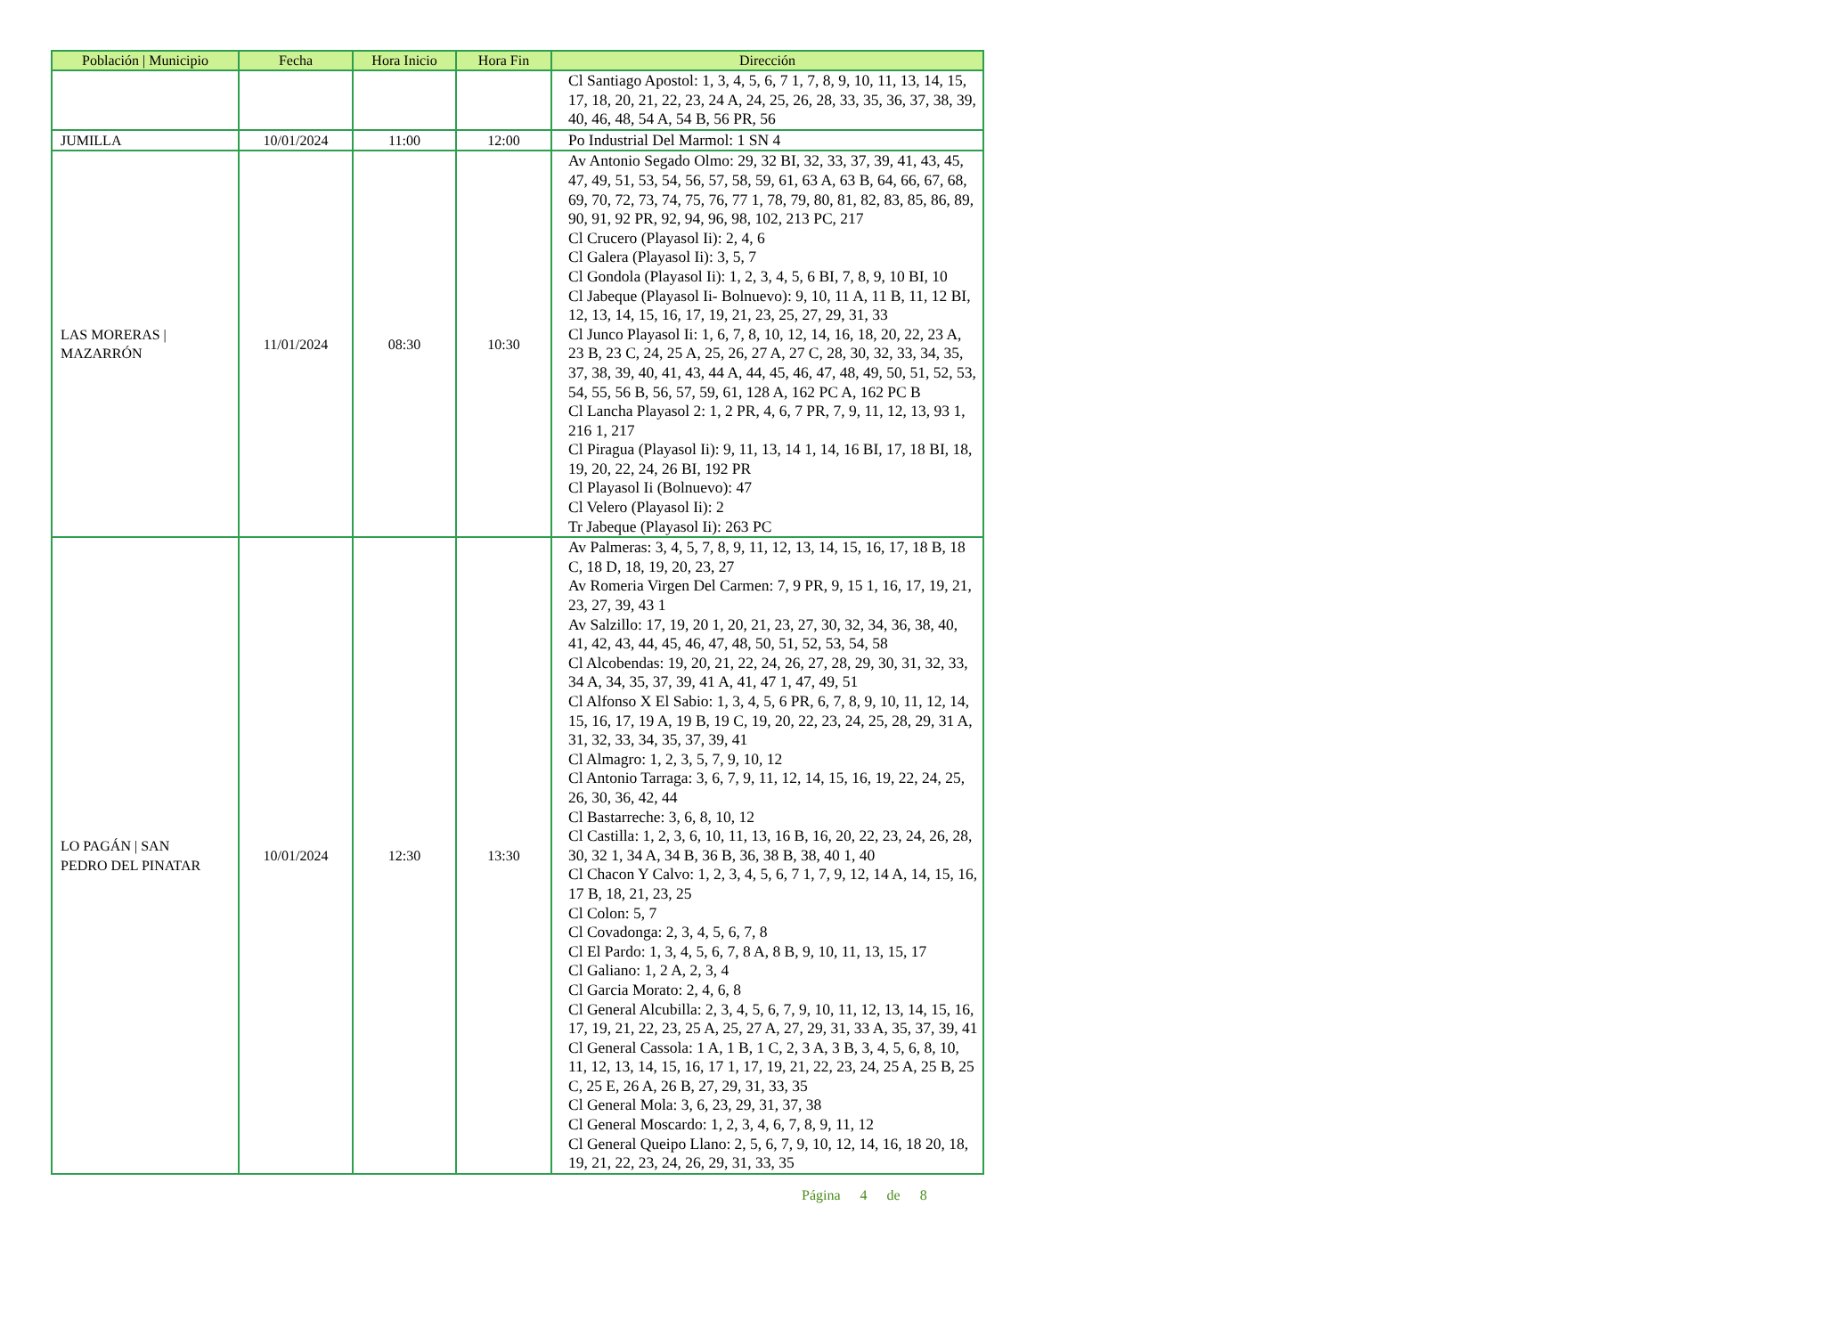| Población / Municipio | Fecha | Hora Inicio | Hora Fin | Dirección |
| --- | --- | --- | --- | --- |
| | | | | Cl Santiago Apostol: 1, 3, 4, 5, 6, 7 1, 7, 8, 9, 10, 11, 13, 14, 15, 17, 18, 20, 21, 22, 23, 24 A, 24, 25, 26, 28, 33, 35, 36, 37, 38, 39, 40, 46, 48, 54 A, 54 B, 56 PR, 56 |
| JUMILLA | 10/01/2024 | 11:00 | 12:00 | Po Industrial Del Marmol: 1 SN 4 |
| LAS MORERAS / MAZARRÓN | 11/01/2024 | 08:30 | 10:30 | Av Antonio Segado Olmo: 29, 32 BI, 32, 33, 37, 39, 41, 43, 45, 47, 49, 51, 53, 54, 56, 57, 58, 59, 61, 63 A, 63 B, 64, 66, 67, 68, 69, 70, 72, 73, 74, 75, 76, 77 1, 78, 79, 80, 81, 82, 83, 85, 86, 89, 90, 91, 92 PR, 92, 94, 96, 98, 102, 213 PC, 217 Cl Crucero (Playasol Ii): 2, 4, 6 Cl Galera (Playasol Ii): 3, 5, 7 Cl Gondola (Playasol Ii): 1, 2, 3, 4, 5, 6 BI, 7, 8, 9, 10 BI, 10 Cl Jabeque (Playasol Ii- Bolnuevo): 9, 10, 11 A, 11 B, 11, 12 BI, 12, 13, 14, 15, 16, 17, 19, 21, 23, 25, 27, 29, 31, 33 Cl Junco Playasol Ii: 1, 6, 7, 8, 10, 12, 14, 16, 18, 20, 22, 23 A, 23 B, 23 C, 24, 25 A, 25, 26, 27 A, 27 C, 28, 30, 32, 33, 34, 35, 37, 38, 39, 40, 41, 43, 44 A, 44, 45, 46, 47, 48, 49, 50, 51, 52, 53, 54, 55, 56 B, 56, 57, 59, 61, 128 A, 162 PC A, 162 PC B Cl Lancha Playasol 2: 1, 2 PR, 4, 6, 7 PR, 7, 9, 11, 12, 13, 93 1, 216 1, 217 Cl Piragua (Playasol Ii): 9, 11, 13, 14 1, 14, 16 BI, 17, 18 BI, 18, 19, 20, 22, 24, 26 BI, 192 PR Cl Playasol Ii (Bolnuevo): 47 Cl Velero (Playasol Ii): 2 Tr Jabeque (Playasol Ii): 263 PC |
| LO PAGÁN / SAN PEDRO DEL PINATAR | 10/01/2024 | 12:30 | 13:30 | Av Palmeras: 3, 4, 5, 7, 8, 9, 11, 12, 13, 14, 15, 16, 17, 18 B, 18 C, 18 D, 18, 19, 20, 23, 27 Av Romeria Virgen Del Carmen: 7, 9 PR, 9, 15 1, 16, 17, 19, 21, 23, 27, 39, 43 1 Av Salzillo: 17, 19, 20 1, 20, 21, 23, 27, 30, 32, 34, 36, 38, 40, 41, 42, 43, 44, 45, 46, 47, 48, 50, 51, 52, 53, 54, 58 Cl Alcobendas: 19, 20, 21, 22, 24, 26, 27, 28, 29, 30, 31, 32, 33, 34 A, 34, 35, 37, 39, 41 A, 41, 47 1, 47, 49, 51 Cl Alfonso X El Sabio: 1, 3, 4, 5, 6 PR, 6, 7, 8, 9, 10, 11, 12, 14, 15, 16, 17, 19 A, 19 B, 19 C, 19, 20, 22, 23, 24, 25, 28, 29, 31 A, 31, 32, 33, 34, 35, 37, 39, 41 Cl Almagro: 1, 2, 3, 5, 7, 9, 10, 12 Cl Antonio Tarraga: 3, 6, 7, 9, 11, 12, 14, 15, 16, 19, 22, 24, 25, 26, 30, 36, 42, 44 Cl Bastarreche: 3, 6, 8, 10, 12 Cl Castilla: 1, 2, 3, 6, 10, 11, 13, 16 B, 16, 20, 22, 23, 24, 26, 28, 30, 32 1, 34 A, 34 B, 36 B, 36, 38 B, 38, 40 1, 40 Cl Chacon Y Calvo: 1, 2, 3, 4, 5, 6, 7 1, 7, 9, 12, 14 A, 14, 15, 16, 17 B, 18, 21, 23, 25 Cl Colon: 5, 7 Cl Covadonga: 2, 3, 4, 5, 6, 7, 8 Cl El Pardo: 1, 3, 4, 5, 6, 7, 8 A, 8 B, 9, 10, 11, 13, 15, 17 Cl Galiano: 1, 2 A, 2, 3, 4 Cl Garcia Morato: 2, 4, 6, 8 Cl General Alcubilla: 2, 3, 4, 5, 6, 7, 9, 10, 11, 12, 13, 14, 15, 16, 17, 19, 21, 22, 23, 25 A, 25, 27 A, 27, 29, 31, 33 A, 35, 37, 39, 41 Cl General Cassola: 1 A, 1 B, 1 C, 2, 3 A, 3 B, 3, 4, 5, 6, 8, 10, 11, 12, 13, 14, 15, 16, 17 1, 17, 19, 21, 22, 23, 24, 25 A, 25 B, 25 C, 25 E, 26 A, 26 B, 27, 29, 31, 33, 35 Cl General Mola: 3, 6, 23, 29, 31, 37, 38 Cl General Moscardo: 1, 2, 3, 4, 6, 7, 8, 9, 11, 12 Cl General Queipo Llano: 2, 5, 6, 7, 9, 10, 12, 14, 16, 18 20, 18, 19, 21, 22, 23, 24, 26, 29, 31, 33, 35 |
Página 4 de 8